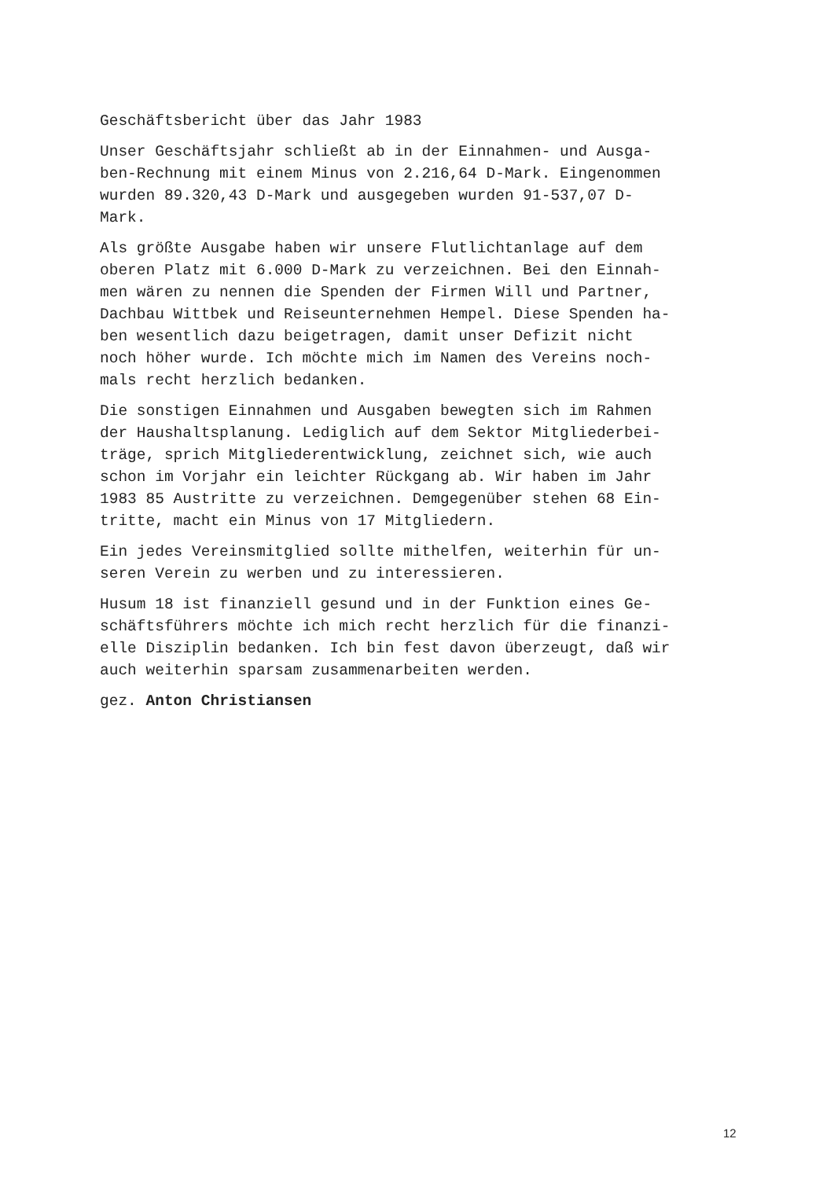Geschäftsbericht über das Jahr 1983
Unser Geschäftsjahr schließt ab in der Einnahmen- und Ausga- ben-Rechnung mit einem Minus von 2.216,64 D-Mark. Eingenommen wurden 89.320,43 D-Mark und ausgegeben wurden 91-537,07 D- Mark.
Als größte Ausgabe haben wir unsere Flutlichtanlage auf dem oberen Platz mit 6.000 D-Mark zu verzeichnen. Bei den Einnah- men wären zu nennen die Spenden der Firmen Will und Partner, Dachbau Wittbek und Reiseunternehmen Hempel. Diese Spenden ha- ben wesentlich dazu beigetragen, damit unser Defizit nicht noch höher wurde. Ich möchte mich im Namen des Vereins noch- mals recht herzlich bedanken.
Die sonstigen Einnahmen und Ausgaben bewegten sich im Rahmen der Haushaltsplanung. Lediglich auf dem Sektor Mitgliederbei- träge, sprich Mitgliederentwicklung, zeichnet sich, wie auch schon im Vorjahr ein leichter Rückgang ab. Wir haben im Jahr 1983 85 Austritte zu verzeichnen. Demgegenüber stehen 68 Ein- tritte, macht ein Minus von 17 Mitgliedern.
Ein jedes Vereinsmitglied sollte mithelfen, weiterhin für un- seren Verein zu werben und zu interessieren.
Husum 18 ist finanziell gesund und in der Funktion eines Ge- schäftsführers möchte ich mich recht herzlich für die finanzi- elle Disziplin bedanken. Ich bin fest davon überzeugt, daß wir auch weiterhin sparsam zusammenarbeiten werden.
gez. Anton Christiansen
12